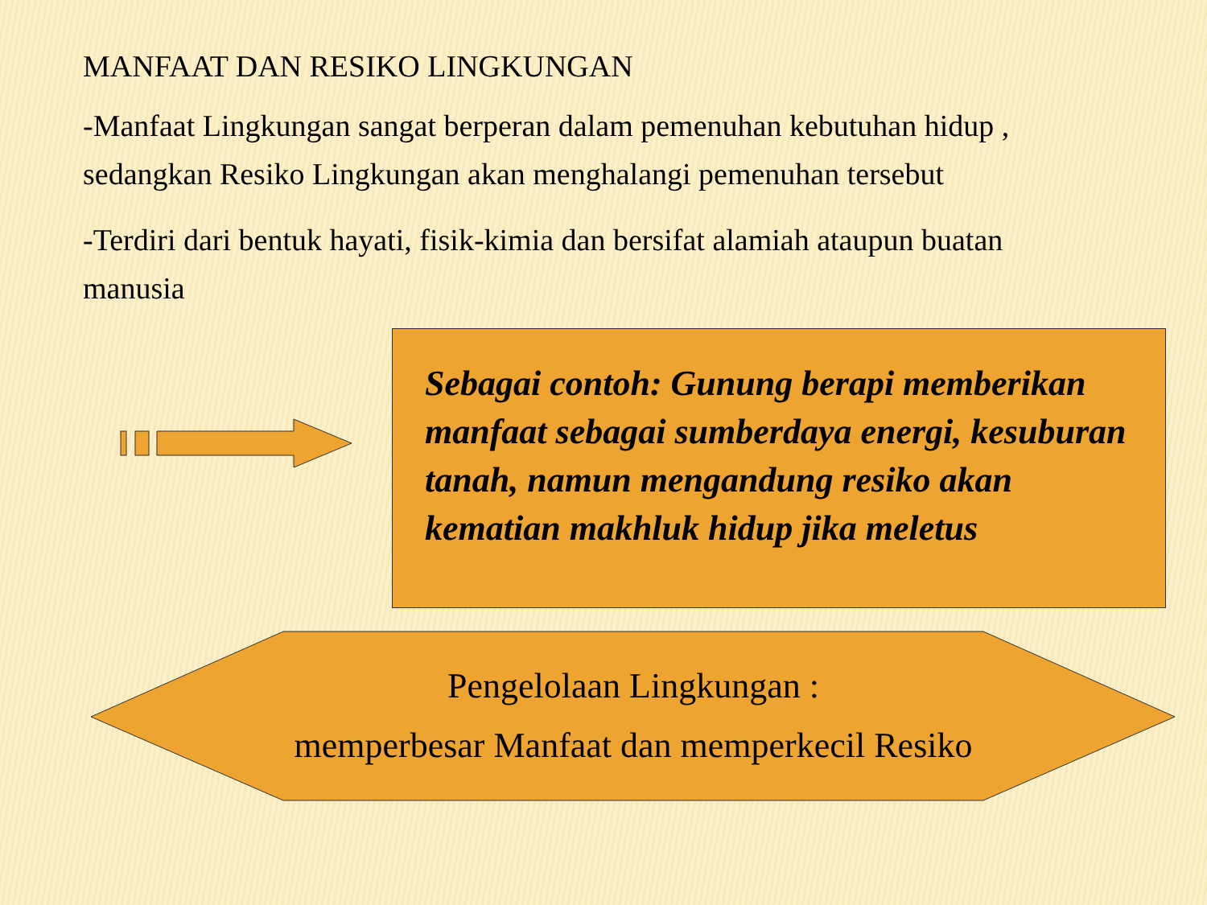MANFAAT DAN RESIKO LINGKUNGAN
-Manfaat Lingkungan sangat berperan dalam pemenuhan kebutuhan hidup , sedangkan Resiko Lingkungan akan menghalangi pemenuhan tersebut
-Terdiri dari bentuk hayati, fisik-kimia dan bersifat alamiah ataupun buatan manusia
Sebagai contoh: Gunung berapi memberikan manfaat sebagai sumberdaya energi, kesuburan tanah, namun mengandung resiko akan kematian makhluk hidup jika meletus
Pengelolaan Lingkungan :
memperbesar Manfaat dan memperkecil Resiko